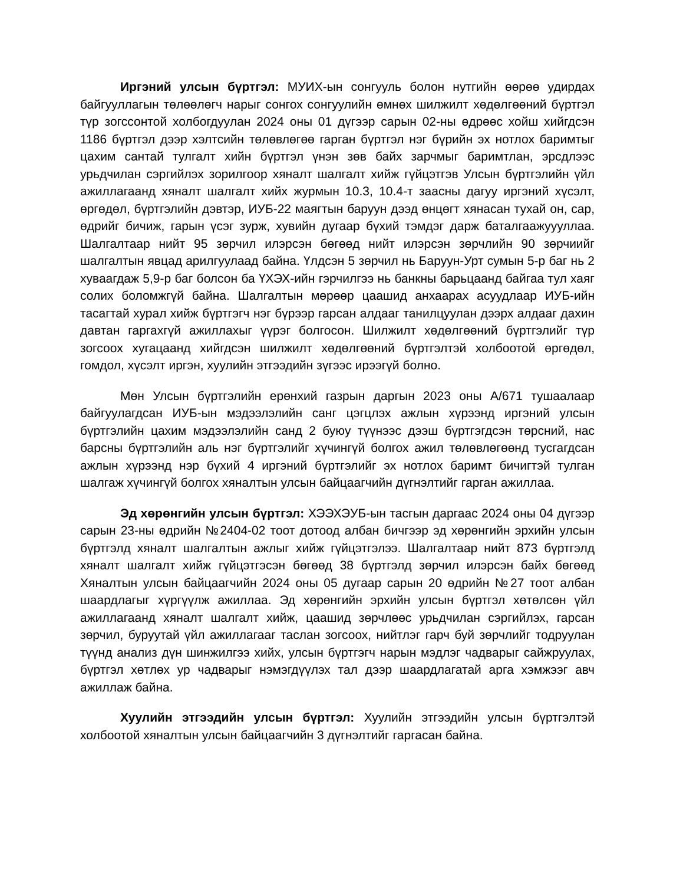Иргэний улсын бүртгэл: МУИХ-ын сонгууль болон нутгийн өөрөө удирдах байгууллагын төлөөлөгч нарыг сонгох сонгуулийн өмнөх шилжилт хөдөлгөөний бүртгэл түр зогссонтой холбогдуулан 2024 оны 01 дүгээр сарын 02-ны өдрөөс хойш хийгдсэн 1186 бүртгэл дээр хэлтсийн төлөвлөгөө гарган бүртгэл нэг бүрийн эх нотлох баримтыг цахим сантай тулгалт хийн бүртгэл үнэн зөв байх зарчмыг баримтлан, эрсдлээс урьдчилан сэргийлэх зорилгоор хяналт шалгалт хийж гүйцэтгэв Улсын бүртгэлийн үйл ажиллагаанд хяналт шалгалт хийх журмын 10.3, 10.4-т заасны дагуу иргэний хүсэлт, өргөдөл, бүртгэлийн дэвтэр, ИУБ-22 маягтын баруун дээд өнцөгт хянасан тухай он, сар, өдрийг бичиж, гарын үсэг зурж, хувийн дугаар бүхий тэмдэг дарж баталгаажуууллаа. Шалгалтаар нийт 95 зөрчил илэрсэн бөгөөд нийт илэрсэн зөрчлийн 90 зөрчиийг шалгалтын явцад арилгуулаад байна. Үлдсэн 5 зөрчил нь Баруун-Урт сумын 5-р баг нь 2 хуваагдаж 5,9-р баг болсон ба ҮХЭХ-ийн гэрчилгээ нь банкны барьцаанд байгаа тул хаяг солих боломжгүй байна. Шалгалтын мөрөөр цаашид анхаарах асуудлаар ИУБ-ийн тасагтай хурал хийж бүртгэгч нэг бүрээр гарсан алдааг танилцуулан дээрх алдааг дахин давтан гаргахгүй ажиллахыг үүрэг болгосон. Шилжилт хөдөлгөөний бүртгэлийг түр зогсоох хугацаанд хийгдсэн шилжилт хөдөлгөөний бүртгэлтэй холбоотой өргөдөл, гомдол, хүсэлт иргэн, хуулийн этгээдийн зүгээс ирээгүй болно.
Мөн Улсын бүртгэлийн ерөнхий газрын даргын 2023 оны А/671 тушаалаар байгуулагдсан ИУБ-ын мэдээлэлийн санг цэгцлэх ажлын хүрээнд иргэний улсын бүртгэлийн цахим мэдээлэлийн санд 2 буюу түүнээс дээш бүртгэгдсэн төрсний, нас барсны бүртгэлийн аль нэг бүртгэлийг хүчингүй болгох ажил төлөвлөгөөнд тусгагдсан ажлын хүрээнд нэр бүхий 4 иргэний бүртгэлийг эх нотлох баримт бичигтэй тулган шалгаж хүчингүй болгох хяналтын улсын байцаагчийн дүгнэлтийг гарган ажиллаа.
Эд хөрөнгийн улсын бүртгэл: ХЭЭХЭУБ-ын тасгын даргаас 2024 оны 04 дүгээр сарын 23-ны өдрийн №2404-02 тоот дотоод албан бичгээр эд хөрөнгийн эрхийн улсын бүртгэлд хяналт шалгалтын ажлыг хийж гүйцэтгэлээ. Шалгалтаар нийт 873 бүртгэлд хяналт шалгалт хийж гүйцэтгэсэн бөгөөд 38 бүртгэлд зөрчил илэрсэн байх бөгөөд Хяналтын улсын байцаагчийн 2024 оны 05 дугаар сарын 20 өдрийн №27 тоот албан шаардлагыг хүргүүлж ажиллаа. Эд хөрөнгийн эрхийн улсын бүртгэл хөтөлсөн үйл ажиллагаанд хяналт шалгалт хийж, цаашид зөрчлөөс урьдчилан сэргийлэх, гарсан зөрчил, буруутай үйл ажиллагааг таслан зогсоох, нийтлэг гарч буй зөрчлийг тодруулан түүнд анализ дүн шинжилгээ хийх, улсын бүртгэгч нарын мэдлэг чадварыг сайжруулах, бүртгэл хөтлөх ур чадварыг нэмэгдүүлэх тал дээр шаардлагатай арга хэмжээг авч ажиллаж байна.
Хуулийн этгээдийн улсын бүртгэл: Хуулийн этгээдийн улсын бүртгэлтэй холбоотой хяналтын улсын байцаагчийн 3 дүгнэлтийг гаргасан байна.